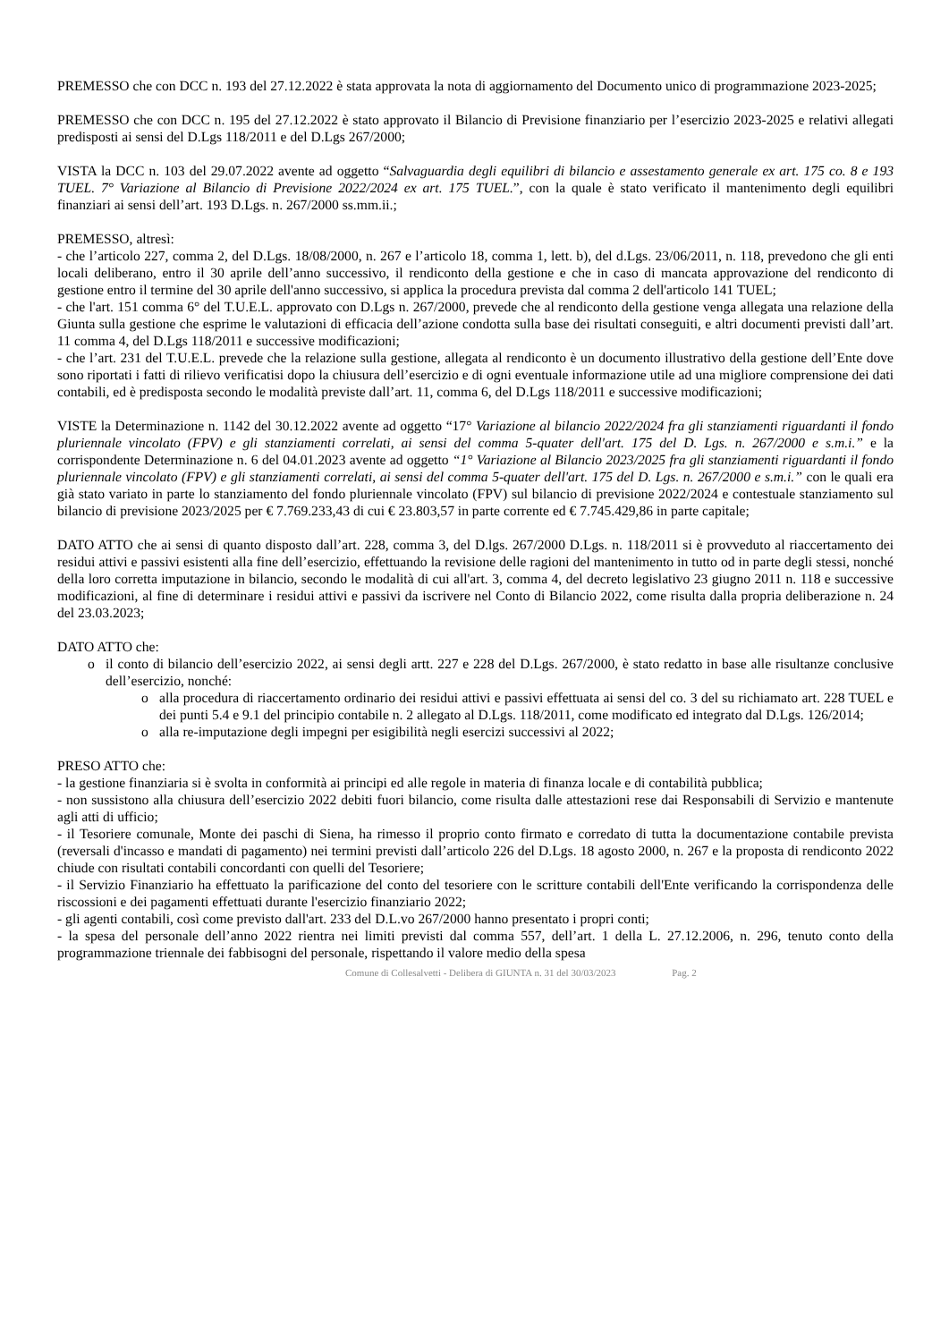PREMESSO che con DCC n. 193 del 27.12.2022 è stata approvata la nota di aggiornamento del Documento unico di programmazione 2023-2025;
PREMESSO che con DCC n. 195 del 27.12.2022 è stato approvato il Bilancio di Previsione finanziario per l’esercizio 2023-2025 e relativi allegati predisposti ai sensi del D.Lgs 118/2011 e del D.Lgs 267/2000;
VISTA la DCC n. 103 del 29.07.2022 avente ad oggetto “Salvaguardia degli equilibri di bilancio e assestamento generale ex art. 175 co. 8 e 193 TUEL. 7° Variazione al Bilancio di Previsione 2022/2024 ex art. 175 TUEL.”, con la quale è stato verificato il mantenimento degli equilibri finanziari ai sensi dell’art. 193 D.Lgs. n. 267/2000 ss.mm.ii.;
PREMESSO, altresì:
- che l’articolo 227, comma 2, del D.Lgs. 18/08/2000, n. 267 e l’articolo 18, comma 1, lett. b), del d.Lgs. 23/06/2011, n. 118, prevedono che gli enti locali deliberano, entro il 30 aprile dell’anno successivo, il rendiconto della gestione e che in caso di mancata approvazione del rendiconto di gestione entro il termine del 30 aprile dell'anno successivo, si applica la procedura prevista dal comma 2 dell'articolo 141 TUEL;
- che l'art. 151 comma 6° del T.U.E.L. approvato con D.Lgs n. 267/2000, prevede che al rendiconto della gestione venga allegata una relazione della Giunta sulla gestione che esprime le valutazioni di efficacia dell’azione condotta sulla base dei risultati conseguiti, e altri documenti previsti dall’art. 11 comma 4, del D.Lgs 118/2011 e successive modificazioni;
- che l’art. 231 del T.U.E.L. prevede che la relazione sulla gestione, allegata al rendiconto è un documento illustrativo della gestione dell’Ente dove sono riportati i fatti di rilievo verificatisi dopo la chiusura dell’esercizio e di ogni eventuale informazione utile ad una migliore comprensione dei dati contabili, ed è predisposta secondo le modalità previste dall’art. 11, comma 6, del D.Lgs 118/2011 e successive modificazioni;
VISTE la Determinazione n. 1142 del 30.12.2022 avente ad oggetto “17° Variazione al bilancio 2022/2024 fra gli stanziamenti riguardanti il fondo pluriennale vincolato (FPV) e gli stanziamenti correlati, ai sensi del comma 5-quater dell'art. 175 del D. Lgs. n. 267/2000 e s.m.i.” e la corrispondente Determinazione n. 6 del 04.01.2023 avente ad oggetto “1° Variazione al Bilancio 2023/2025 fra gli stanziamenti riguardanti il fondo pluriennale vincolato (FPV) e gli stanziamenti correlati, ai sensi del comma 5-quater dell'art. 175 del D. Lgs. n. 267/2000 e s.m.i.” con le quali era già stato variato in parte lo stanziamento del fondo pluriennale vincolato (FPV) sul bilancio di previsione 2022/2024 e contestuale stanziamento sul bilancio di previsione 2023/2025 per € 7.769.233,43 di cui € 23.803,57 in parte corrente ed € 7.745.429,86 in parte capitale;
DATO ATTO che ai sensi di quanto disposto dall’art. 228, comma 3, del D.lgs. 267/2000 D.Lgs. n. 118/2011 si è provveduto al riaccertamento dei residui attivi e passivi esistenti alla fine dell’esercizio, effettuando la revisione delle ragioni del mantenimento in tutto od in parte degli stessi, nonché della loro corretta imputazione in bilancio, secondo le modalità di cui all'art. 3, comma 4, del decreto legislativo 23 giugno 2011 n. 118 e successive modificazioni, al fine di determinare i residui attivi e passivi da iscrivere nel Conto di Bilancio 2022, come risulta dalla propria deliberazione n. 24 del 23.03.2023;
DATO ATTO che:
o il conto di bilancio dell’esercizio 2022, ai sensi degli artt. 227 e 228 del D.Lgs. 267/2000, è stato redatto in base alle risultanze conclusive dell’esercizio, nonché:
o alla procedura di riaccertamento ordinario dei residui attivi e passivi effettuata ai sensi del co. 3 del su richiamato art. 228 TUEL e dei punti 5.4 e 9.1 del principio contabile n. 2 allegato al D.Lgs. 118/2011, come modificato ed integrato dal D.Lgs. 126/2014;
o alla re-imputazione degli impegni per esigibilità negli esercizi successivi al 2022;
PRESO ATTO che:
- la gestione finanziaria si è svolta in conformità ai principi ed alle regole in materia di finanza locale e di contabilità pubblica;
- non sussistono alla chiusura dell’esercizio 2022 debiti fuori bilancio, come risulta dalle attestazioni rese dai Responsabili di Servizio e mantenute agli atti di ufficio;
- il Tesoriere comunale, Monte dei paschi di Siena, ha rimesso il proprio conto firmato e corredato di tutta la documentazione contabile prevista (reversali d'incasso e mandati di pagamento) nei termini previsti dall’articolo 226 del D.Lgs. 18 agosto 2000, n. 267 e la proposta di rendiconto 2022 chiude con risultati contabili concordanti con quelli del Tesoriere;
- il Servizio Finanziario ha effettuato la parificazione del conto del tesoriere con le scritture contabili dell'Ente verificando la corrispondenza delle riscossioni e dei pagamenti effettuati durante l'esercizio finanziario 2022;
- gli agenti contabili, così come previsto dall'art. 233 del D.L.vo 267/2000 hanno presentato i propri conti;
- la spesa del personale dell’anno 2022 rientra nei limiti previsti dal comma 557, dell’art. 1 della L. 27.12.2006, n. 296, tenuto conto della programmazione triennale dei fabbisogni del personale, rispettando il valore medio della spesa
Comune di Collesalvetti - Delibera di GIUNTA n. 31 del 30/03/2023 Pag. 2